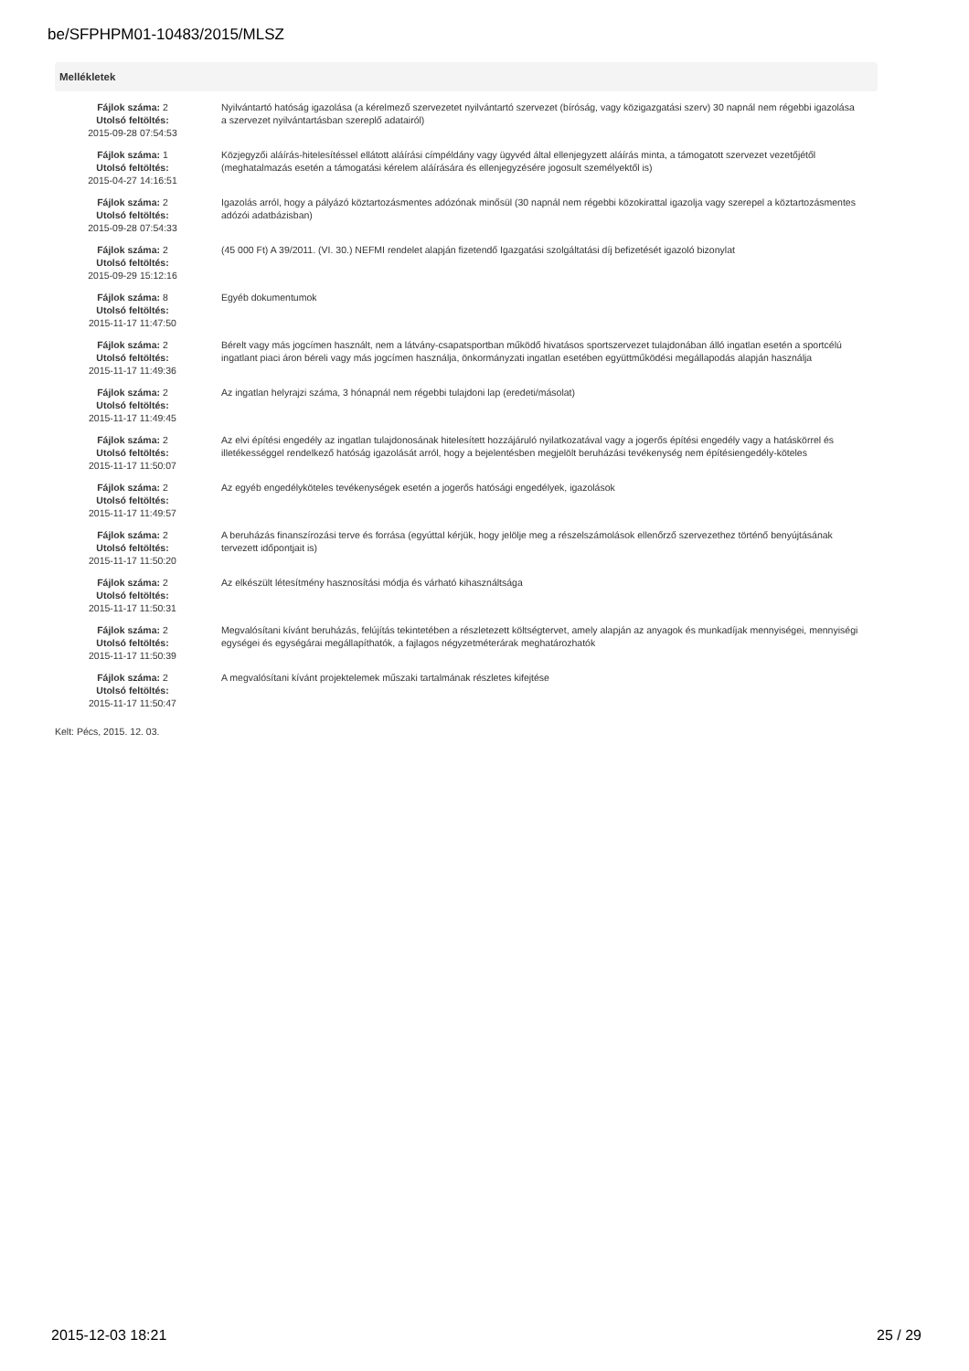be/SFPHPM01-10483/2015/MLSZ
Mellékletek
| Fájlok száma: 2 Utolsó feltöltés: 2015-09-28 07:54:53 | Nyilvántartó hatóság igazolása (a kérelmező szervezetet nyilvántartó szervezet (bíróság, vagy közigazgatási szerv) 30 napnál nem régebbi igazolása a szervezet nyilvántartásban szereplő adatairól) |
| Fájlok száma: 1 Utolsó feltöltés: 2015-04-27 14:16:51 | Közjegyzői aláírás-hitelesítéssel ellátott aláírási címpéldány vagy ügyvéd által ellenjegyzett aláírás minta, a támogatott szervezet vezetőjétől (meghatalmazás esetén a támogatási kérelem aláírására és ellenjegyzésére jogosult személyektől is) |
| Fájlok száma: 2 Utolsó feltöltés: 2015-09-28 07:54:33 | Igazolás arról, hogy a pályázó köztartozásmentes adózónak minősül (30 napnál nem régebbi közokirattal igazolja vagy szerepel a köztartozásmentes adózói adatbázisban) |
| Fájlok száma: 2 Utolsó feltöltés: 2015-09-29 15:12:16 | (45 000 Ft) A 39/2011. (VI. 30.) NEFMI rendelet alapján fizetendő Igazgatási szolgáltatási díj befizetését igazoló bizonylat |
| Fájlok száma: 8 Utolsó feltöltés: 2015-11-17 11:47:50 | Egyéb dokumentumok |
| Fájlok száma: 2 Utolsó feltöltés: 2015-11-17 11:49:36 | Bérelt vagy más jogcímen használt, nem a látvány-csapatsportban működő hivatásos sportszervezet tulajdonában álló ingatlan esetén a sportcélú ingatlant piaci áron béreli vagy más jogcímen használja, önkormányzati ingatlan esetében együttműködési megállapodás alapján használja |
| Fájlok száma: 2 Utolsó feltöltés: 2015-11-17 11:49:45 | Az ingatlan helyrajzi száma, 3 hónapnál nem régebbi tulajdoni lap (eredeti/másolat) |
| Fájlok száma: 2 Utolsó feltöltés: 2015-11-17 11:50:07 | Az elvi építési engedély az ingatlan tulajdonosának hitelesített hozzájáruló nyilatkozatával vagy a jogerős építési engedély vagy a hatáskörrel és illetékességgel rendelkező hatóság igazolását arról, hogy a bejelentésben megjelölt beruházási tevékenység nem építésiengedély-köteles |
| Fájlok száma: 2 Utolsó feltöltés: 2015-11-17 11:49:57 | Az egyéb engedélyköteles tevékenységek esetén a jogerős hatósági engedélyek, igazolások |
| Fájlok száma: 2 Utolsó feltöltés: 2015-11-17 11:50:20 | A beruházás finanszírozási terve és forrása (egyúttal kérjük, hogy jelölje meg a részelszámolások ellenőrző szervezethez történő benyújtásának tervezett időpontjait is) |
| Fájlok száma: 2 Utolsó feltöltés: 2015-11-17 11:50:31 | Az elkészült létesítmény hasznosítási módja és várható kihasználtsága |
| Fájlok száma: 2 Utolsó feltöltés: 2015-11-17 11:50:39 | Megvalósítani kívánt beruházás, felújítás tekintetében a részletezett költségtervet, amely alapján az anyagok és munkadíjak mennyiségei, mennyiségi egységei és egységárai megállapíthatók, a fajlagos négyzetméterárak meghatározhatók |
| Fájlok száma: 2 Utolsó feltöltés: 2015-11-17 11:50:47 | A megvalósítani kívánt projektelemek műszaki tartalmának részletes kifejtése |
Kelt: Pécs, 2015. 12. 03.
2015-12-03 18:21 25 / 29